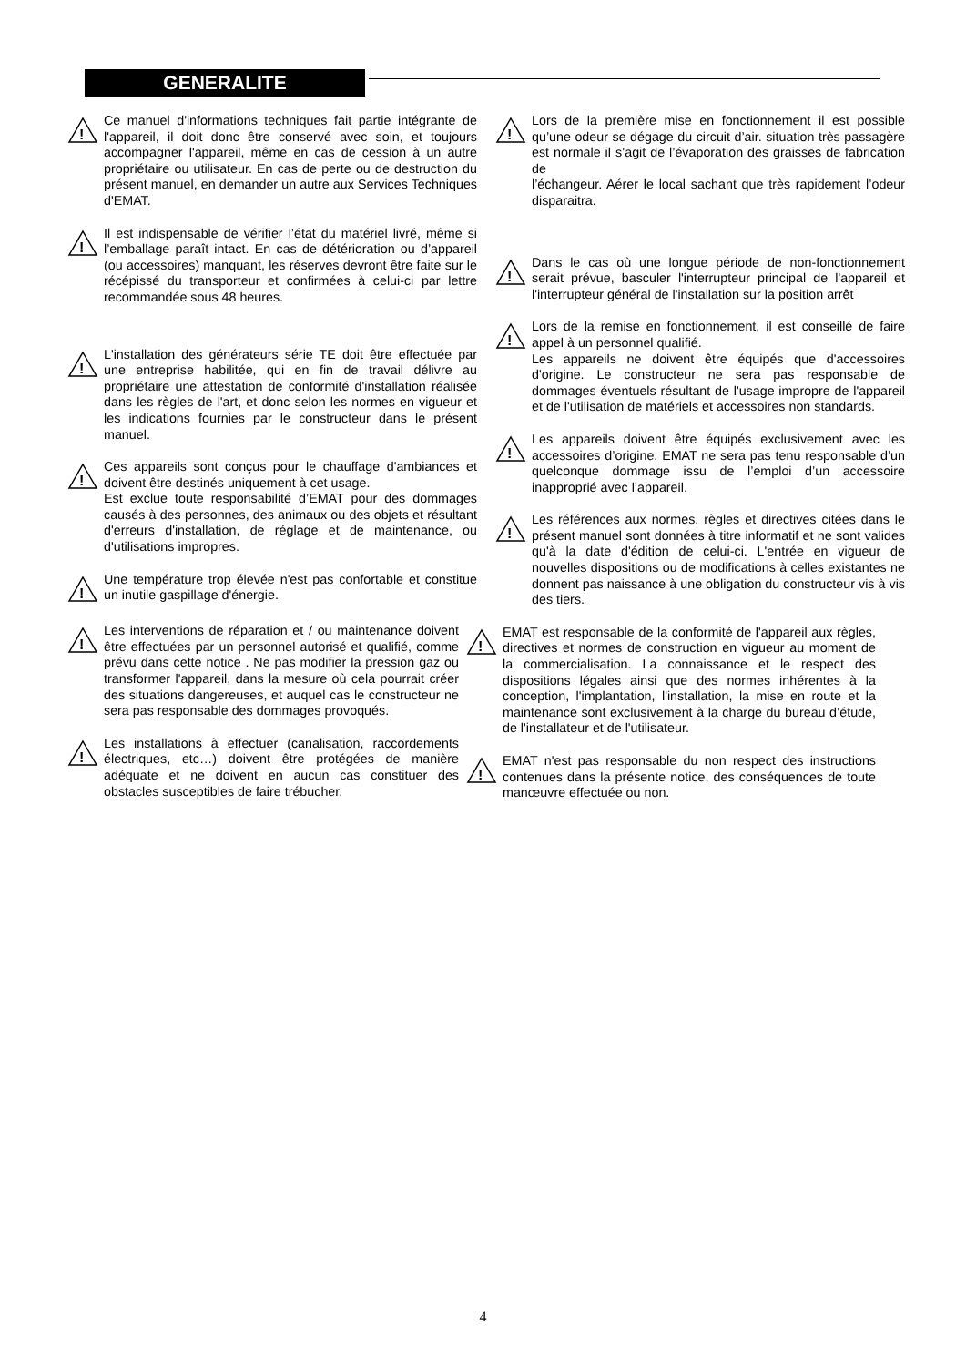GENERALITE
!
Ce manuel d'informations techniques fait partie intégrante de l'appareil, il doit donc être conservé avec soin, et toujours accompagner l'appareil, même en cas de cession à un autre propriétaire ou utilisateur. En cas de perte ou de destruction du présent manuel, en demander un autre aux Services Techniques d'EMAT.
!
Il est indispensable de vérifier l’état du matériel livré, même si l’emballage paraît intact. En cas de détérioration ou d’appareil (ou accessoires) manquant, les réserves devront être faite sur le récépissé du transporteur et confirmées à celui-ci par lettre recommandée sous 48 heures.
!
L'installation des générateurs série TE doit être effectuée par une entreprise habilitée, qui en fin de travail délivre au propriétaire une attestation de conformité d'installation réalisée dans les règles de l'art, et donc selon les normes en vigueur et les indications fournies par le constructeur dans le présent manuel.
!
Ces appareils sont conçus pour le chauffage d'ambiances et doivent être destinés uniquement à cet usage.
Est exclue toute responsabilité d’EMAT pour des dommages causés à des personnes, des animaux ou des objets et résultant d'erreurs d'installation, de réglage et de maintenance, ou d'utilisations impropres.
!
Une température trop élevée n'est pas confortable et constitue un inutile gaspillage d'énergie.
!
Les interventions de réparation et / ou maintenance doivent être effectuées par un personnel autorisé et qualifié, comme prévu dans cette notice . Ne pas modifier la pression gaz ou transformer l'appareil, dans la mesure où cela pourrait créer des situations dangereuses, et auquel cas le constructeur ne sera pas responsable des dommages provoqués.
!
Les installations à effectuer (canalisation, raccordements électriques, etc…) doivent être protégées de manière adéquate et ne doivent en aucun cas constituer des obstacles susceptibles de faire trébucher.
!
Lors de la première mise en fonctionnement il est possible qu’une odeur se dégage du circuit d’air. situation très passagère est normale il s’agit de l’évaporation des graisses de fabrication de
l’échangeur. Aérer le local sachant que très rapidement l’odeur disparaitra.
!
Dans le cas où une longue période de non-fonctionnement serait prévue, basculer l'interrupteur principal de l'appareil et l'interrupteur général de l'installation sur la position arrêt
!
Lors de la remise en fonctionnement, il est conseillé de faire appel à un personnel qualifié.
Les appareils ne doivent être équipés que d'accessoires d'origine. Le constructeur ne sera pas responsable de dommages éventuels résultant de l'usage impropre de l'appareil et de l'utilisation de matériels et accessoires non standards.
!
Les appareils doivent être équipés exclusivement avec les accessoires d’origine. EMAT ne sera pas tenu responsable d’un quelconque dommage issu de l’emploi d’un accessoire inapproprié avec l’appareil.
!
Les références aux normes, règles et directives citées dans le présent manuel sont données à titre informatif et ne sont valides qu'à la date d'édition de celui-ci. L'entrée en vigueur de nouvelles dispositions ou de modifications à celles existantes ne donnent pas naissance à une obligation du constructeur vis à vis des tiers.
!
EMAT est responsable de la conformité de l'appareil aux règles, directives et normes de construction en vigueur au moment de la commercialisation. La connaissance et le respect des dispositions légales ainsi que des normes inhérentes à la conception, l'implantation, l'installation, la mise en route et la maintenance sont exclusivement à la charge du bureau d’étude, de l'installateur et de l'utilisateur.
!
EMAT n'est pas responsable du non respect des instructions contenues dans la présente notice, des conséquences de toute manœuvre effectuée ou non.
4